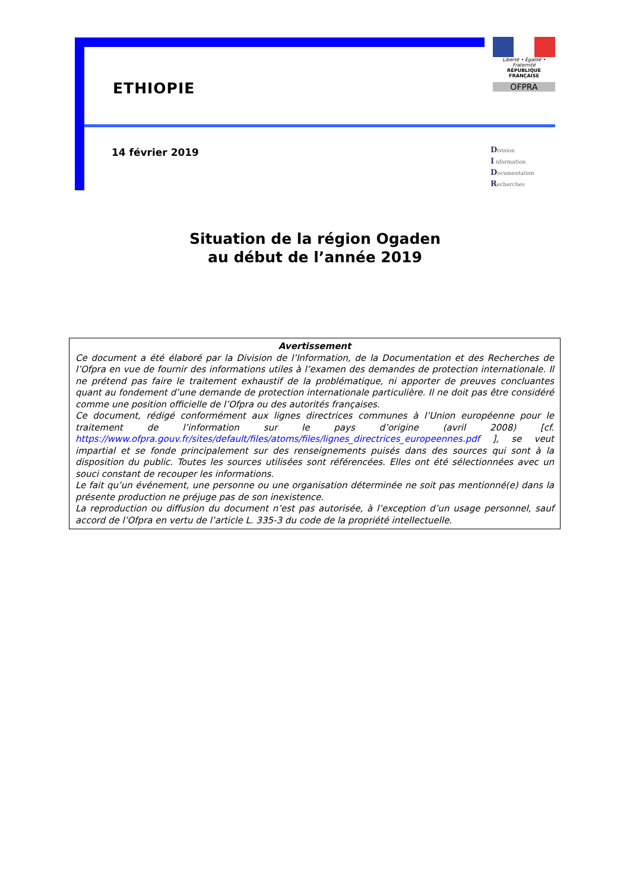ETHIOPIE
Liberté • Égalité • Fraternité
RÉPUBLIQUE FRANÇAISE
OFPRA
14 février 2019
Division
I nformation
Documentation
Recherches
Situation de la région Ogaden
au début de l’année 2019
Avertissement
Ce document a été élaboré par la Division de l’Information, de la Documentation et des Recherches de l’Ofpra en vue de fournir des informations utiles à l’examen des demandes de protection internationale. Il ne prétend pas faire le traitement exhaustif de la problématique, ni apporter de preuves concluantes quant au fondement d’une demande de protection internationale particulière. Il ne doit pas être considéré comme une position officielle de l’Ofpra ou des autorités françaises.
Ce document, rédigé conformément aux lignes directrices communes à l’Union européenne pour le traitement de l’information sur le pays d’origine (avril 2008) [cf. https://www.ofpra.gouv.fr/sites/default/files/atoms/files/lignes_directrices_europeennes.pdf ], se veut impartial et se fonde principalement sur des renseignements puisés dans des sources qui sont à la disposition du public. Toutes les sources utilisées sont référencées. Elles ont été sélectionnées avec un souci constant de recouper les informations.
Le fait qu’un événement, une personne ou une organisation déterminée ne soit pas mentionné(e) dans la présente production ne préjuge pas de son inexistence.
La reproduction ou diffusion du document n’est pas autorisée, à l’exception d’un usage personnel, sauf accord de l’Ofpra en vertu de l’article L. 335-3 du code de la propriété intellectuelle.